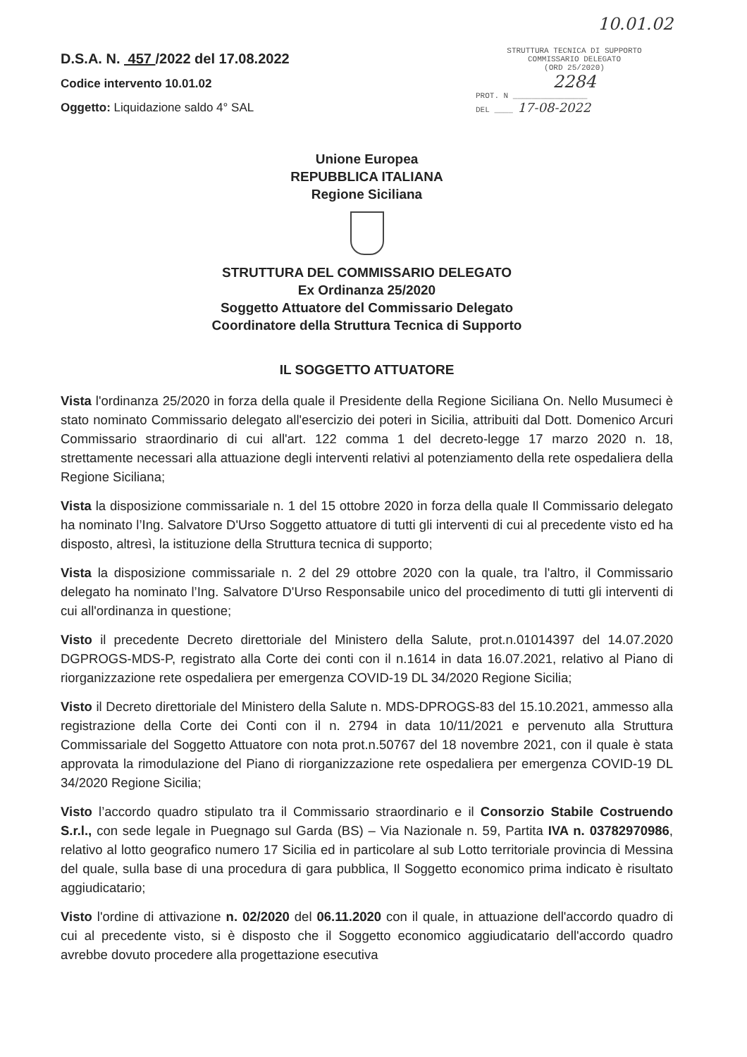D.S.A. N. 457 /2022 del 17.08.2022
Codice intervento 10.01.02
Oggetto: Liquidazione saldo 4° SAL
10.01.02
STRUTTURA TECNICA DI SUPPORTO
COMMISSARIO DELEGATO
(ORD 25/2020)
2284
PROT. N ________________
DEL ____ 17-08-2022
Unione Europea
REPUBBLICA ITALIANA
Regione Siciliana
STRUTTURA DEL COMMISSARIO DELEGATO
Ex Ordinanza 25/2020
Soggetto Attuatore del Commissario Delegato
Coordinatore della Struttura Tecnica di Supporto
IL SOGGETTO ATTUATORE
Vista l'ordinanza 25/2020 in forza della quale il Presidente della Regione Siciliana On. Nello Musumeci è stato nominato Commissario delegato all'esercizio dei poteri in Sicilia, attribuiti dal Dott. Domenico Arcuri Commissario straordinario di cui all'art. 122 comma 1 del decreto-legge 17 marzo 2020 n. 18, strettamente necessari alla attuazione degli interventi relativi al potenziamento della rete ospedaliera della Regione Siciliana;
Vista la disposizione commissariale n. 1 del 15 ottobre 2020 in forza della quale Il Commissario delegato ha nominato l’Ing. Salvatore D'Urso Soggetto attuatore di tutti gli interventi di cui al precedente visto ed ha disposto, altresì, la istituzione della Struttura tecnica di supporto;
Vista la disposizione commissariale n. 2 del 29 ottobre 2020 con la quale, tra l'altro, il Commissario delegato ha nominato l’Ing. Salvatore D'Urso Responsabile unico del procedimento di tutti gli interventi di cui all'ordinanza in questione;
Visto il precedente Decreto direttoriale del Ministero della Salute, prot.n.01014397 del 14.07.2020 DGPROGS-MDS-P, registrato alla Corte dei conti con il n.1614 in data 16.07.2021, relativo al Piano di riorganizzazione rete ospedaliera per emergenza COVID-19 DL 34/2020 Regione Sicilia;
Visto il Decreto direttoriale del Ministero della Salute n. MDS-DPROGS-83 del 15.10.2021, ammesso alla registrazione della Corte dei Conti con il n. 2794 in data 10/11/2021 e pervenuto alla Struttura Commissariale del Soggetto Attuatore con nota prot.n.50767 del 18 novembre 2021, con il quale è stata approvata la rimodulazione del Piano di riorganizzazione rete ospedaliera per emergenza COVID-19 DL 34/2020 Regione Sicilia;
Visto l’accordo quadro stipulato tra il Commissario straordinario e il Consorzio Stabile Costruendo S.r.l., con sede legale in Puegnago sul Garda (BS) – Via Nazionale n. 59, Partita IVA n. 03782970986, relativo al lotto geografico numero 17 Sicilia ed in particolare al sub Lotto territoriale provincia di Messina del quale, sulla base di una procedura di gara pubblica, Il Soggetto economico prima indicato è risultato aggiudicatario;
Visto l'ordine di attivazione n. 02/2020 del 06.11.2020 con il quale, in attuazione dell'accordo quadro di cui al precedente visto, si è disposto che il Soggetto economico aggiudicatario dell'accordo quadro avrebbe dovuto procedere alla progettazione esecutiva